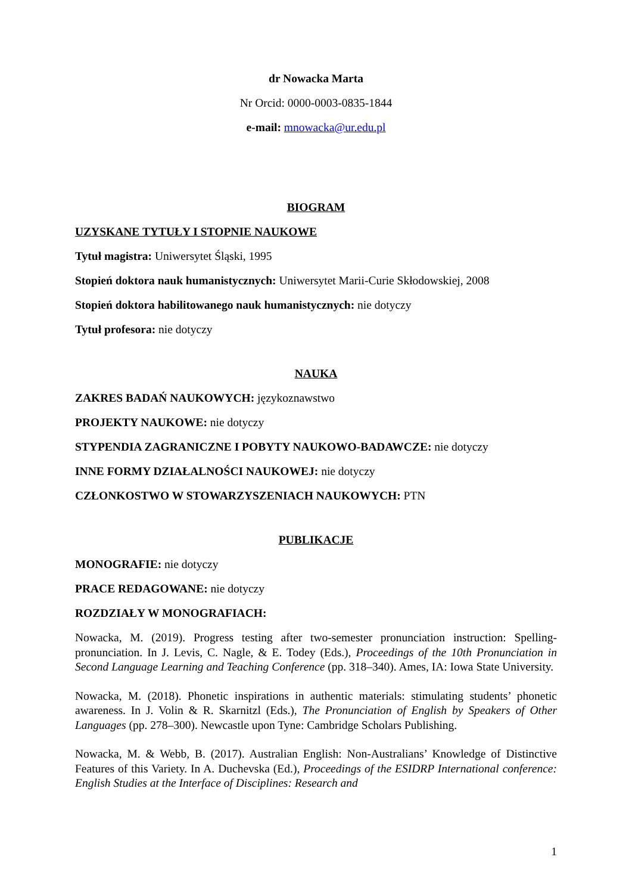dr Nowacka Marta
Nr Orcid: 0000-0003-0835-1844
e-mail: mnowacka@ur.edu.pl
BIOGRAM
UZYSKANE TYTUŁY I STOPNIE NAUKOWE
Tytuł magistra: Uniwersytet Śląski, 1995
Stopień doktora nauk humanistycznych: Uniwersytet Marii-Curie Skłodowskiej, 2008
Stopień doktora habilitowanego nauk humanistycznych: nie dotyczy
Tytuł profesora: nie dotyczy
NAUKA
ZAKRES BADAŃ NAUKOWYCH: językoznawstwo
PROJEKTY NAUKOWE: nie dotyczy
STYPENDIA ZAGRANICZNE I POBYTY NAUKOWO-BADAWCZE: nie dotyczy
INNE FORMY DZIAŁALNOŚCI NAUKOWEJ: nie dotyczy
CZŁONKOSTWO W STOWARZYSZENIACH NAUKOWYCH: PTN
PUBLIKACJE
MONOGRAFIE: nie dotyczy
PRACE REDAGOWANE: nie dotyczy
ROZDZIAŁY W MONOGRAFIACH:
Nowacka, M. (2019). Progress testing after two-semester pronunciation instruction: Spelling-pronunciation. In J. Levis, C. Nagle, & E. Todey (Eds.), Proceedings of the 10th Pronunciation in Second Language Learning and Teaching Conference (pp. 318–340). Ames, IA: Iowa State University.
Nowacka, M. (2018). Phonetic inspirations in authentic materials: stimulating students’ phonetic awareness. In J. Volin & R. Skarnitzl (Eds.), The Pronunciation of English by Speakers of Other Languages (pp. 278–300). Newcastle upon Tyne: Cambridge Scholars Publishing.
Nowacka, M. & Webb, B. (2017). Australian English: Non-Australians’ Knowledge of Distinctive Features of this Variety. In A. Duchevska (Ed.), Proceedings of the ESIDRP International conference: English Studies at the Interface of Disciplines: Research and
1